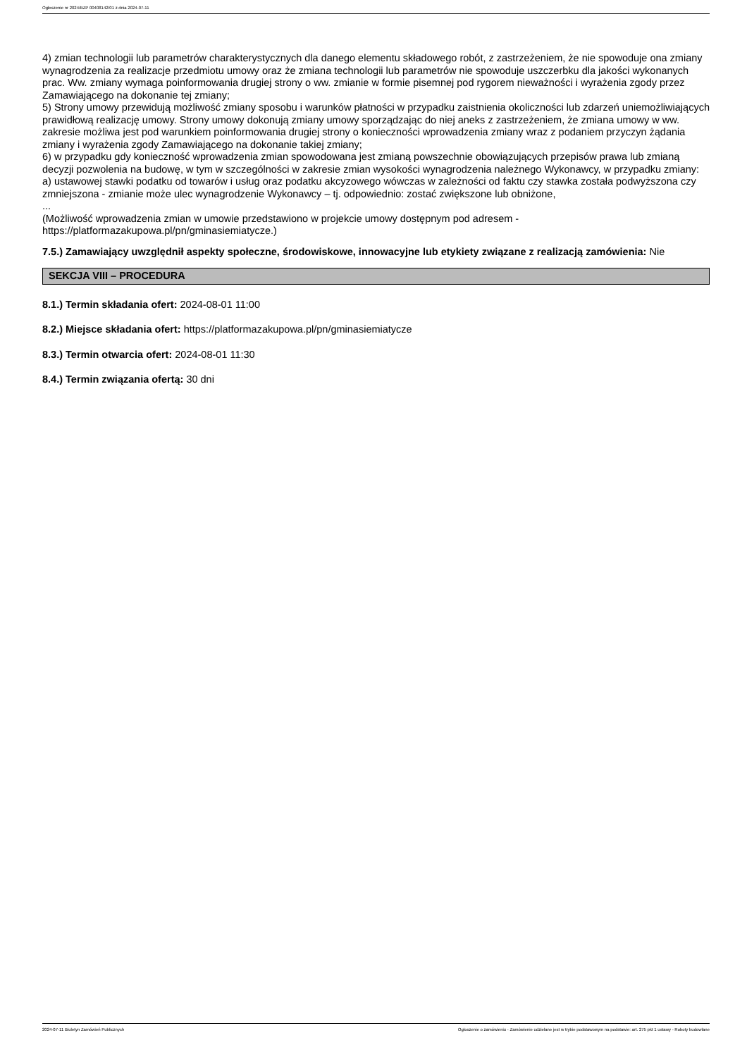Ogłoszenie nr 2024/BZP 00408142/01 z dnia 2024-07-11
4) zmian technologii lub parametrów charakterystycznych dla danego elementu składowego robót, z zastrzeżeniem, że nie spowoduje ona zmiany wynagrodzenia za realizacje przedmiotu umowy oraz że zmiana technologii lub parametrów nie spowoduje uszczerbku dla jakości wykonanych prac. Ww. zmiany wymaga poinformowania drugiej strony o ww. zmianie w formie pisemnej pod rygorem nieważności i wyrażenia zgody przez Zamawiającego na dokonanie tej zmiany;
5) Strony umowy przewidują możliwość zmiany sposobu i warunków płatności w przypadku zaistnienia okoliczności lub zdarzeń uniemożliwiających prawidłową realizację umowy. Strony umowy dokonują zmiany umowy sporządzając do niej aneks z zastrzeżeniem, że zmiana umowy w ww. zakresie możliwa jest pod warunkiem poinformowania drugiej strony o konieczności wprowadzenia zmiany wraz z podaniem przyczyn żądania zmiany i wyrażenia zgody Zamawiającego na dokonanie takiej zmiany;
6) w przypadku gdy konieczność wprowadzenia zmian spowodowana jest zmianą powszechnie obowiązujących przepisów prawa lub zmianą decyzji pozwolenia na budowę, w tym w szczególności w zakresie zmian wysokości wynagrodzenia należnego Wykonawcy, w przypadku zmiany:
a) ustawowej stawki podatku od towarów i usług oraz podatku akcyzowego wówczas w zależności od faktu czy stawka została podwyższona czy zmniejszona - zmianie może ulec wynagrodzenie Wykonawcy – tj. odpowiednio: zostać zwiększone lub obniżone,
...
(Możliwość wprowadzenia zmian w umowie przedstawiono w projekcie umowy dostępnym pod adresem - https://platformazakupowa.pl/pn/gminasiemiatycze.)
7.5.) Zamawiający uwzględnił aspekty społeczne, środowiskowe, innowacyjne lub etykiety związane z realizacją zamówienia: Nie
SEKCJA VIII – PROCEDURA
8.1.) Termin składania ofert: 2024-08-01 11:00
8.2.) Miejsce składania ofert: https://platformazakupowa.pl/pn/gminasiemiatycze
8.3.) Termin otwarcia ofert: 2024-08-01 11:30
8.4.) Termin związania ofertą: 30 dni
2024-07-11 Biuletyn Zamówień Publicznych Ogłoszenie o zamówieniu - Zamówienie udzielane jest w trybie podstawowym na podstawie: art. 275 pkt 1 ustawy - Roboty budowlane